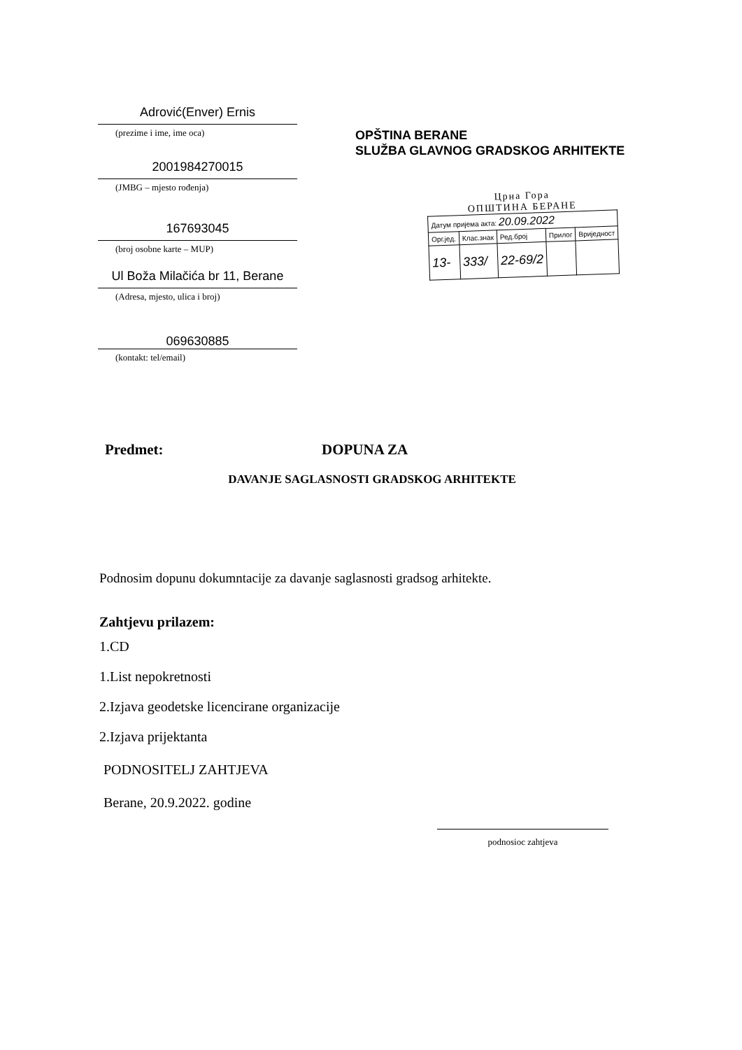Adrović(Enver) Ernis
(prezime i ime, ime oca)
2001984270015
(JMBG – mjesto rođenja)
167693045
(broj osobne karte – MUP)
Ul Boža Milačića br 11, Berane
(Adresa, mjesto, ulica i broj)
069630885
(kontakt: tel/email)
OPŠTINA BERANE
SLUŽBA GLAVNOG GRADSKOG ARHITEKTE
Црна Гора
ОПШТИНА БЕРАНЕ
| Датум пријема акта: 20.09.2022 | | | | |
| Орг.јед. | Клас.знак | Ред.број | Прилог | Вриједност |
| 13- | 333/ | 22-69/2 | | |
Predmet: DOPUNA ZA
DAVANJE SAGLASNOSTI GRADSKOG ARHITEKTE
Podnosim dopunu dokumntacije za davanje saglasnosti gradsog arhitekte.
Zahtjevu prilazem:
1.CD
1.List nepokretnosti
2.Izjava geodetske licencirane organizacije
2.Izjava prijektanta
PODNOSITELJ ZAHTJEVA
Berane, 20.9.2022. godine
podnosioc zahtjeva